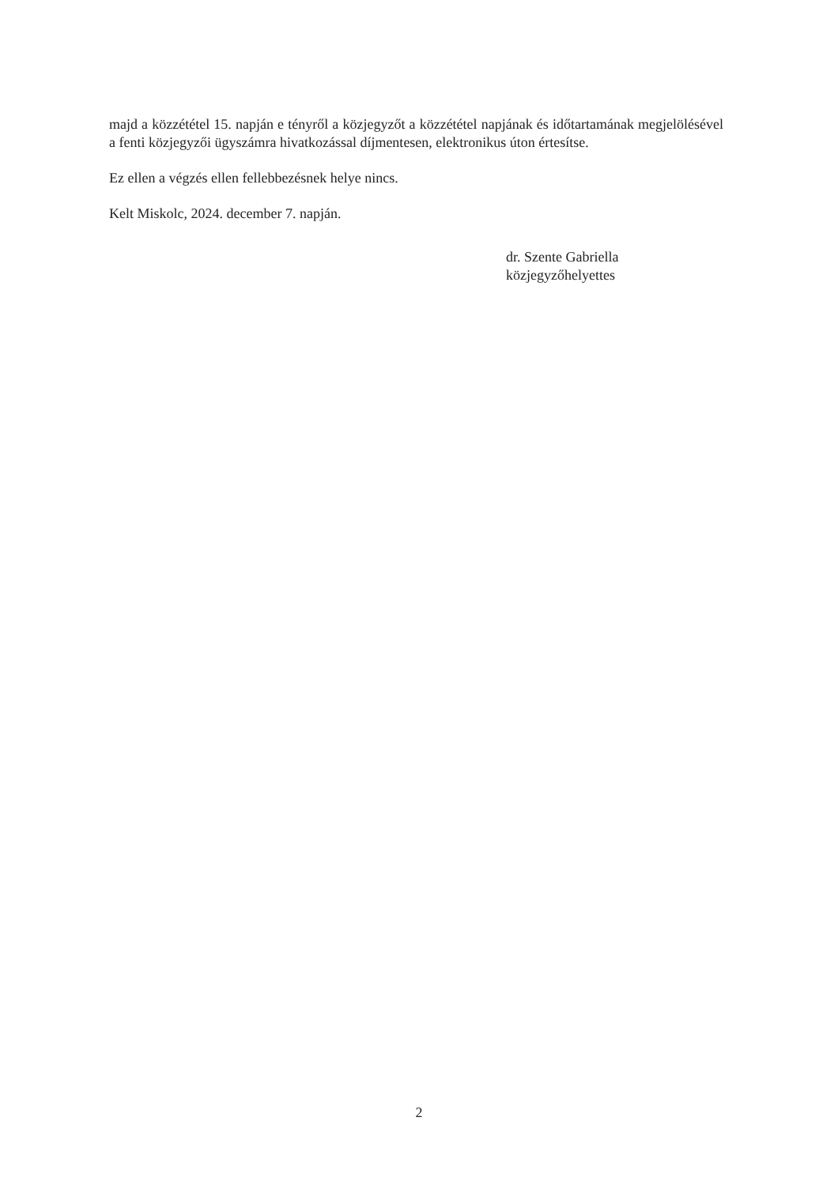majd a közzététel 15. napján e tényről a közjegyzőt a közzététel napjának és időtartamának megjelölésével a fenti közjegyzői ügyszámra hivatkozással díjmentesen, elektronikus úton értesítse.
Ez ellen a végzés ellen fellebbezésnek helye nincs.
Kelt Miskolc, 2024. december 7. napján.
dr. Szente Gabriella
közjegyzőhelyettes
2